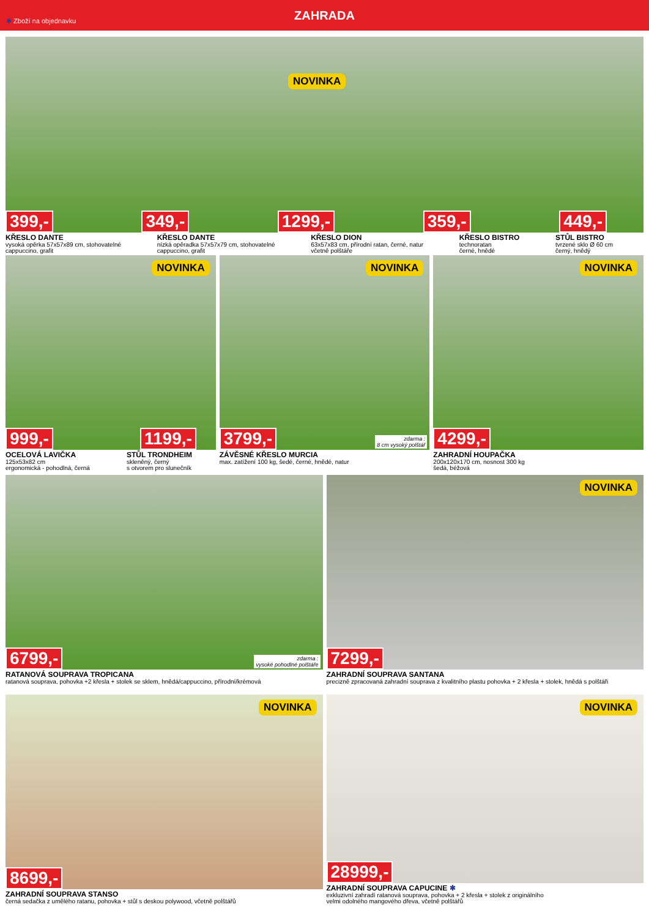✱ Zboží na objednavku
ZAHRADA
NOVINKA
399,- 349,- 1299,- 359,- 449,-
KŘESLO DANTE
vysoká opěrka 57x57x89 cm, stohovatelné
cappuccino, grafit
KŘESLO DANTE
nízká opěradka 57x57x79 cm, stohovatelné
cappuccino, grafit
KŘESLO DION
63x57x83 cm, přírodní ratan, černé, natur
včetně polštáře
KŘESLO BISTRO
technoratan
černé, hnědé
STŮL BISTRO
tvrzené sklo Ø 60 cm
černý, hnědý
NOVINKA
999,- 1199,-
OCELOVÁ LAVIČKA
125x53x82 cm
ergonomická - pohodlná, černá
STŮL TRONDHEIM
skleněný, černý
s otvorem pro slunečník
NOVINKA
3799,- zdarma :
8 cm vysoký polštář
ZÁVĚSNÉ KŘESLO MURCIA
max. zatížení 100 kg, šedé, černé, hnědé, natur
NOVINKA
4299,-
ZAHRADNÍ HOUPAČKA
200x120x170 cm, nosnost 300 kg
šedá, béžová
6799,- zdarma :
vysoké pohodlné polštáře
RATANOVÁ SOUPRAVA TROPICANA
ratanová souprava, pohovka +2 křesla + stolek se sklem, hnědá/cappuccino, přírodní/krémová
NOVINKA
7299,-
ZAHRADNÍ SOUPRAVA SANTANA
precizně zpracovaná zahradní souprava z kvalitního plastu pohovka + 2 křesla + stolek, hnědá s polštáři
NOVINKA
8699,-
ZAHRADNÍ SOUPRAVA STANSO
černá sedačka z umělého ratanu, pohovka + stůl s deskou polywood, včetně polštářů
NOVINKA
28999,-
ZAHRADNÍ SOUPRAVA CAPUCINE ✱
exkluzivní zahradí ratanová souprava, pohovka + 2 křesla + stolek z originálního
velmi odolného mangového dřeva, včetně polštářů